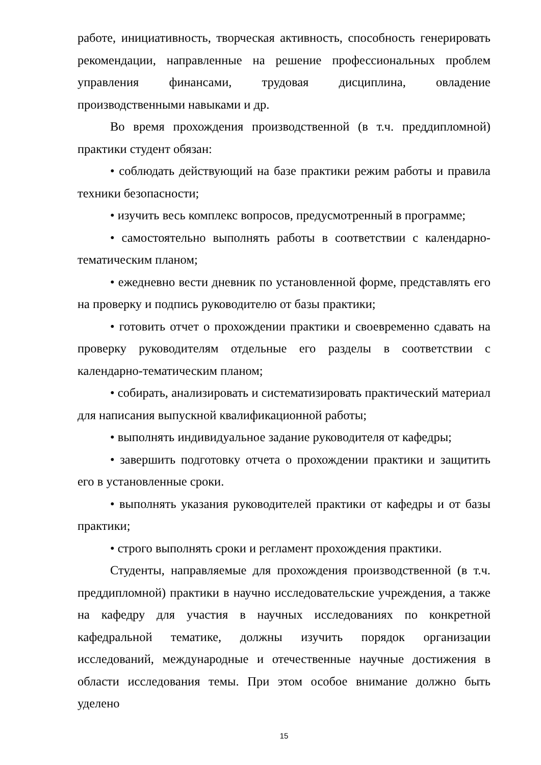работе, инициативность, творческая активность, способность генерировать рекомендации, направленные на решение профессиональных проблем управления финансами, трудовая дисциплина, овладение производственными навыками и др.
Во время прохождения производственной (в т.ч. преддипломной) практики студент обязан:
• соблюдать действующий на базе практики режим работы и правила техники безопасности;
• изучить весь комплекс вопросов, предусмотренный в программе;
• самостоятельно выполнять работы в соответствии с календарно-тематическим планом;
• ежедневно вести дневник по установленной форме, представлять его на проверку и подпись руководителю от базы практики;
• готовить отчет о прохождении практики и своевременно сдавать на проверку руководителям отдельные его разделы в соответствии с календарно-тематическим планом;
• собирать, анализировать и систематизировать практический материал для написания выпускной квалификационной работы;
• выполнять индивидуальное задание руководителя от кафедры;
• завершить подготовку отчета о прохождении практики и защитить его в установленные сроки.
• выполнять указания руководителей практики от кафедры и от базы практики;
• строго выполнять сроки и регламент прохождения практики.
Студенты, направляемые для прохождения производственной (в т.ч. преддипломной) практики в научно исследовательские учреждения, а также на кафедру для участия в научных исследованиях по конкретной кафедральной тематике, должны изучить порядок организации исследований, международные и отечественные научные достижения в области исследования темы. При этом особое внимание должно быть уделено
15